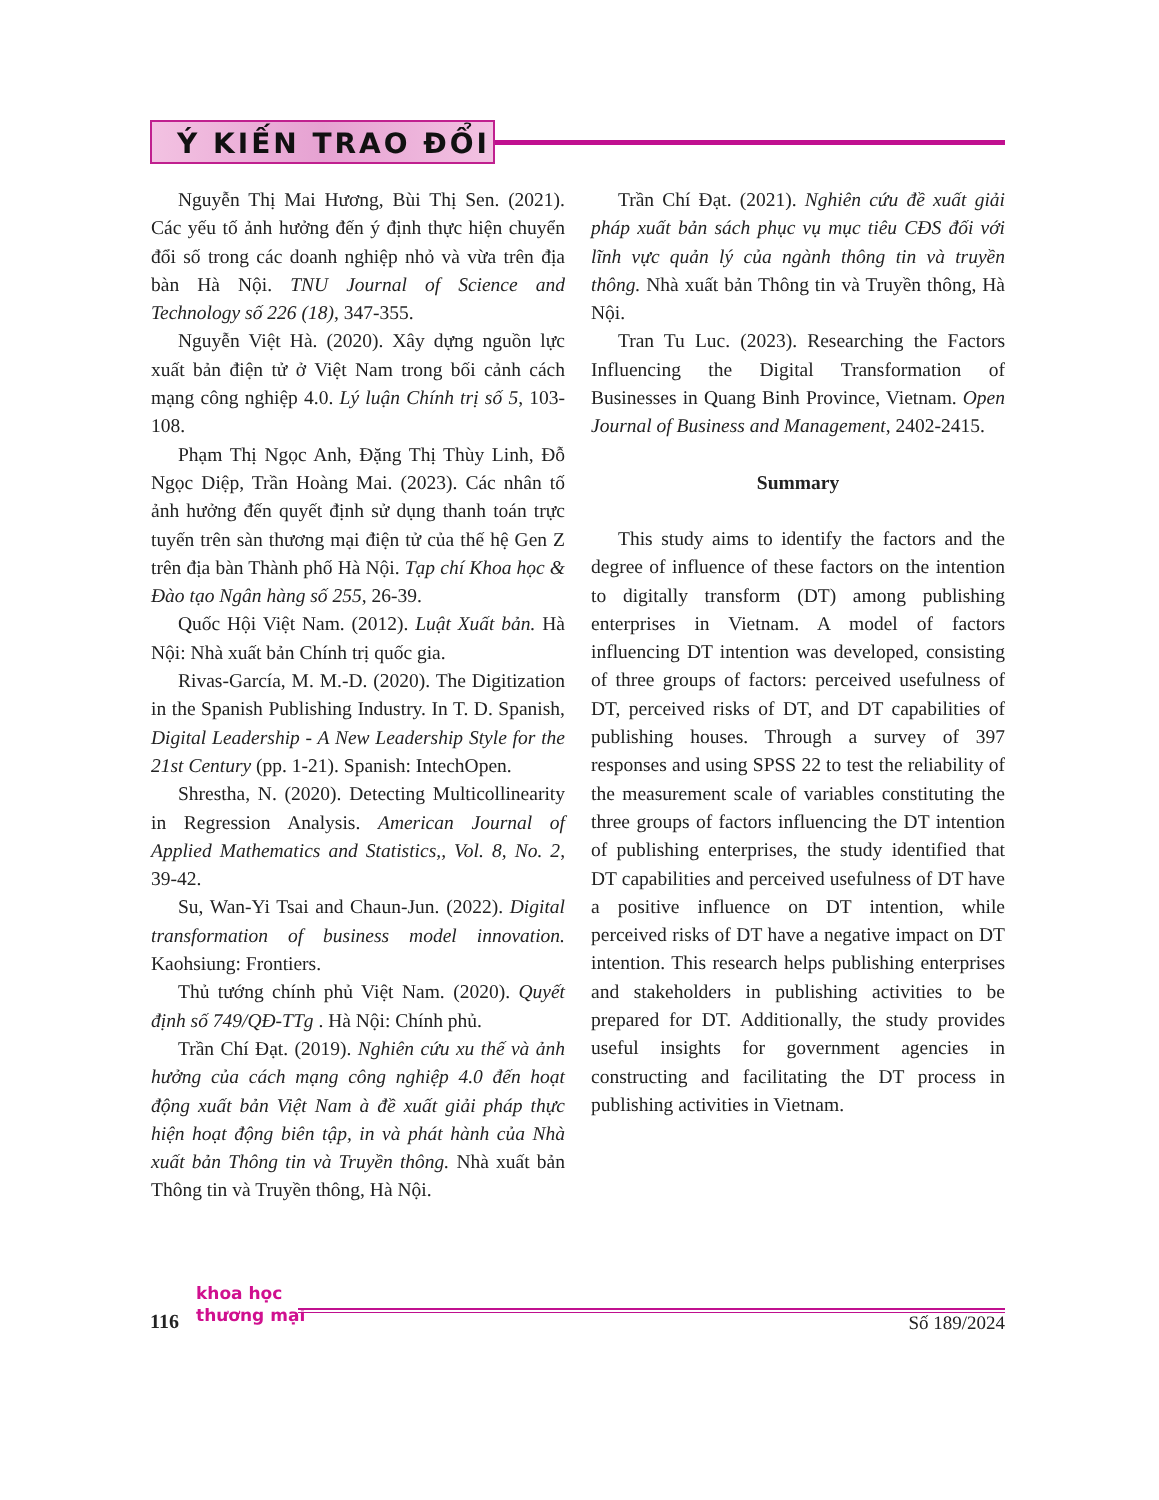Ý KIẾN TRAO ĐỔI
Nguyễn Thị Mai Hương, Bùi Thị Sen. (2021). Các yếu tố ảnh hưởng đến ý định thực hiện chuyển đổi số trong các doanh nghiệp nhỏ và vừa trên địa bàn Hà Nội. TNU Journal of Science and Technology số 226 (18), 347-355.
Nguyễn Việt Hà. (2020). Xây dựng nguồn lực xuất bản điện tử ở Việt Nam trong bối cảnh cách mạng công nghiệp 4.0. Lý luận Chính trị số 5, 103-108.
Phạm Thị Ngọc Anh, Đặng Thị Thùy Linh, Đỗ Ngọc Diệp, Trần Hoàng Mai. (2023). Các nhân tố ảnh hưởng đến quyết định sử dụng thanh toán trực tuyến trên sàn thương mại điện tử của thế hệ Gen Z trên địa bàn Thành phố Hà Nội. Tạp chí Khoa học & Đào tạo Ngân hàng số 255, 26-39.
Quốc Hội Việt Nam. (2012). Luật Xuất bản. Hà Nội: Nhà xuất bản Chính trị quốc gia.
Rivas-García, M. M.-D. (2020). The Digitization in the Spanish Publishing Industry. In T. D. Spanish, Digital Leadership - A New Leadership Style for the 21st Century (pp. 1-21). Spanish: IntechOpen.
Shrestha, N. (2020). Detecting Multicollinearity in Regression Analysis. American Journal of Applied Mathematics and Statistics,, Vol. 8, No. 2, 39-42.
Su, Wan-Yi Tsai and Chaun-Jun. (2022). Digital transformation of business model innovation. Kaohsiung: Frontiers.
Thủ tướng chính phủ Việt Nam. (2020). Quyết định số 749/QĐ-TTg . Hà Nội: Chính phủ.
Trần Chí Đạt. (2019). Nghiên cứu xu thế và ảnh hưởng của cách mạng công nghiệp 4.0 đến hoạt động xuất bản Việt Nam à đề xuất giải pháp thực hiện hoạt động biên tập, in và phát hành của Nhà xuất bản Thông tin và Truyền thông. Nhà xuất bản Thông tin và Truyền thông, Hà Nội.
Trần Chí Đạt. (2021). Nghiên cứu đề xuất giải pháp xuất bản sách phục vụ mục tiêu CĐS đối với lĩnh vực quản lý của ngành thông tin và truyền thông. Nhà xuất bản Thông tin và Truyền thông, Hà Nội.
Tran Tu Luc. (2023). Researching the Factors Influencing the Digital Transformation of Businesses in Quang Binh Province, Vietnam. Open Journal of Business and Management, 2402-2415.
Summary
This study aims to identify the factors and the degree of influence of these factors on the intention to digitally transform (DT) among publishing enterprises in Vietnam. A model of factors influencing DT intention was developed, consisting of three groups of factors: perceived usefulness of DT, perceived risks of DT, and DT capabilities of publishing houses. Through a survey of 397 responses and using SPSS 22 to test the reliability of the measurement scale of variables constituting the three groups of factors influencing the DT intention of publishing enterprises, the study identified that DT capabilities and perceived usefulness of DT have a positive influence on DT intention, while perceived risks of DT have a negative impact on DT intention. This research helps publishing enterprises and stakeholders in publishing activities to be prepared for DT. Additionally, the study provides useful insights for government agencies in constructing and facilitating the DT process in publishing activities in Vietnam.
116
khoa học
thương mại
Số 189/2024